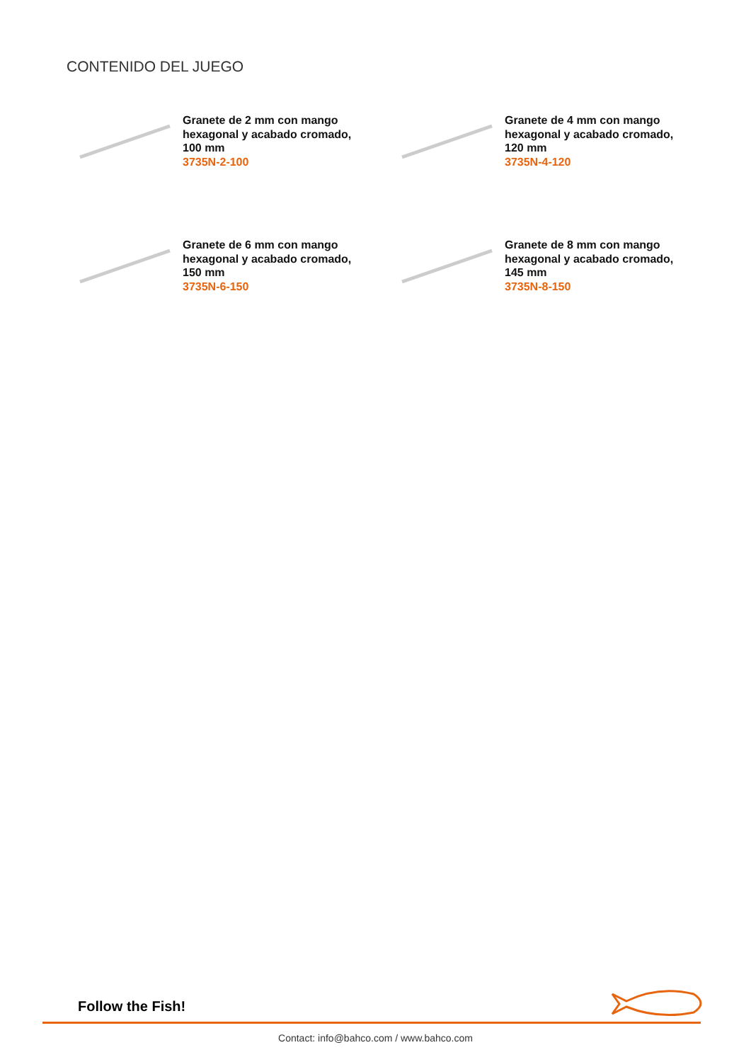CONTENIDO DEL JUEGO
Granete de 2 mm con mango
hexagonal y acabado cromado,
100 mm
3735N-2-100
Granete de 4 mm con mango
hexagonal y acabado cromado,
120 mm
3735N-4-120
Granete de 6 mm con mango
hexagonal y acabado cromado,
150 mm
3735N-6-150
Granete de 8 mm con mango
hexagonal y acabado cromado,
145 mm
3735N-8-150
Follow the Fish!
Contact: info@bahco.com / www.bahco.com